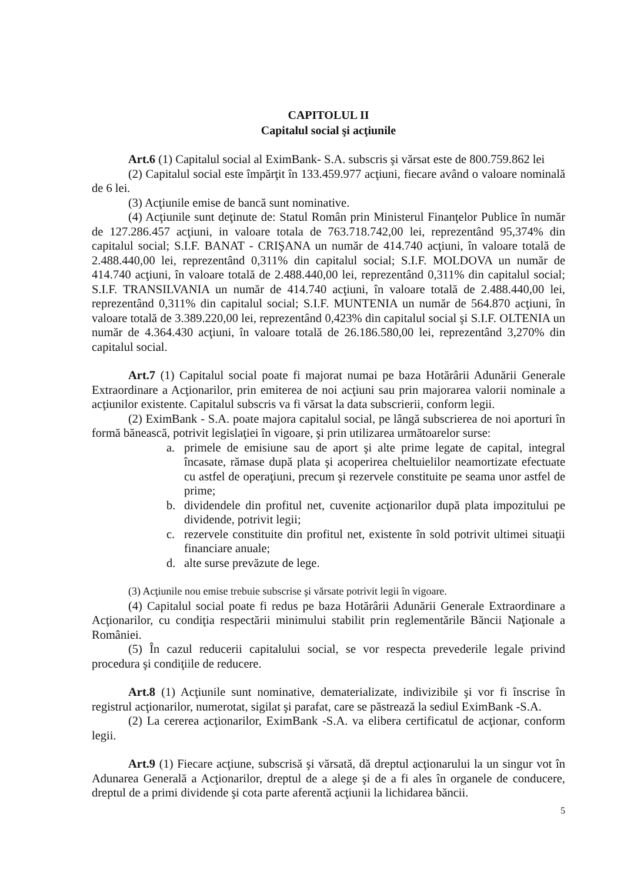CAPITOLUL II
Capitalul social şi acţiunile
Art.6 (1) Capitalul social al EximBank- S.A. subscris şi vărsat este de 800.759.862 lei
(2) Capitalul social este împărţit în 133.459.977 acţiuni, fiecare având o valoare nominală de 6 lei.
(3) Acţiunile emise de bancă sunt nominative.
(4) Acţiunile sunt deţinute de: Statul Român prin Ministerul Finanţelor Publice în număr de 127.286.457 acţiuni, in valoare totala de 763.718.742,00 lei, reprezentând 95,374% din capitalul social; S.I.F. BANAT - CRIŞANA un număr de 414.740 acţiuni, în valoare totală de 2.488.440,00 lei, reprezentând 0,311% din capitalul social; S.I.F. MOLDOVA un număr de 414.740 acţiuni, în valoare totală de 2.488.440,00 lei, reprezentând 0,311% din capitalul social; S.I.F. TRANSILVANIA un număr de 414.740 acţiuni, în valoare totală de 2.488.440,00 lei, reprezentând 0,311% din capitalul social; S.I.F. MUNTENIA un număr de 564.870 acţiuni, în valoare totală de 3.389.220,00 lei, reprezentând 0,423% din capitalul social şi S.I.F. OLTENIA un număr de 4.364.430 acţiuni, în valoare totală de 26.186.580,00 lei, reprezentând 3,270% din capitalul social.
Art.7 (1) Capitalul social poate fi majorat numai pe baza Hotărârii Adunării Generale Extraordinare a Acţionarilor, prin emiterea de noi acţiuni sau prin majorarea valorii nominale a acţiunilor existente. Capitalul subscris va fi vărsat la data subscrierii, conform legii.
(2) EximBank - S.A. poate majora capitalul social, pe lângă subscrierea de noi aporturi în formă bănească, potrivit legislaţiei în vigoare, şi prin utilizarea următoarelor surse:
a. primele de emisiune sau de aport şi alte prime legate de capital, integral încasate, rămase după plata şi acoperirea cheltuielilor neamortizate efectuate cu astfel de operaţiuni, precum şi rezervele constituite pe seama unor astfel de prime;
b. dividendele din profitul net, cuvenite acţionarilor după plata impozitului pe dividende, potrivit legii;
c. rezervele constituite din profitul net, existente în sold potrivit ultimei situaţii financiare anuale;
d. alte surse prevăzute de lege.
(3) Acţiunile nou emise trebuie subscrise şi vărsate potrivit legii în vigoare.
(4) Capitalul social poate fi redus pe baza Hotărârii Adunării Generale Extraordinare a Acţionarilor, cu condiţia respectării minimului stabilit prin reglementările Băncii Naţionale a României.
(5) În cazul reducerii capitalului social, se vor respecta prevederile legale privind procedura şi condiţiile de reducere.
Art.8 (1) Acţiunile sunt nominative, dematerializate, indivizibile şi vor fi înscrise în registrul acţionarilor, numerotat, sigilat şi parafat, care se păstrează la sediul EximBank -S.A.
(2) La cererea acţionarilor, EximBank -S.A. va elibera certificatul de acţionar, conform legii.
Art.9 (1) Fiecare acţiune, subscrisă şi vărsată, dă dreptul acţionarului la un singur vot în Adunarea Generală a Acţionarilor, dreptul de a alege şi de a fi ales în organele de conducere, dreptul de a primi dividende şi cota parte aferentă acţiunii la lichidarea băncii.
5